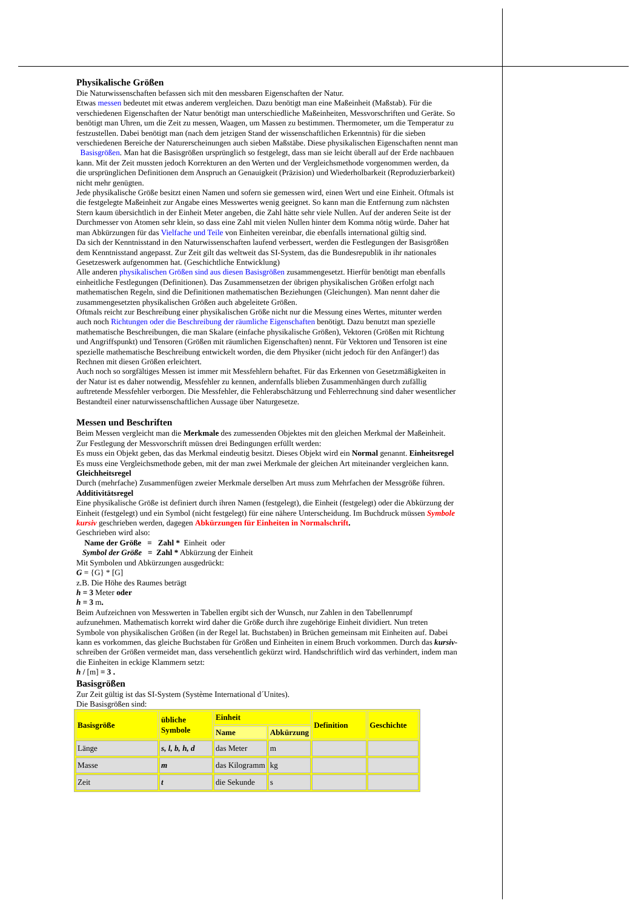Physikalische Größen
Die Naturwissenschaften befassen sich mit den messbaren Eigenschaften der Natur.
Etwas messen bedeutet mit etwas anderem vergleichen. Dazu benötigt man eine Maßeinheit (Maßstab). Für die verschiedenen Eigenschaften der Natur benötigt man unterschiedliche Maßeinheiten, Messvorschriften und Geräte. So benötigt man Uhren, um die Zeit zu messen, Waagen, um Massen zu bestimmen. Thermometer, um die Temperatur zu festzustellen. Dabei benötigt man (nach dem jetzigen Stand der wissenschaftlichen Erkenntnis) für die sieben verschiedenen Bereiche der Naturerscheinungen auch sieben Maßstäbe. Diese physikalischen Eigenschaften nennt man Basisgrößen. Man hat die Basisgrößen ursprünglich so festgelegt, dass man sie leicht überall auf der Erde nachbauen kann. Mit der Zeit mussten jedoch Korrekturen an den Werten und der Vergleichsmethode vorgenommen werden, da die ursprünglichen Definitionen dem Anspruch an Genauigkeit (Präzision) und Wiederholbarkeit (Reproduzierbarkeit) nicht mehr genügten.
Jede physikalische Größe besitzt einen Namen und sofern sie gemessen wird, einen Wert und eine Einheit. Oftmals ist die festgelegte Maßeinheit zur Angabe eines Messwertes wenig geeignet. So kann man die Entfernung zum nächsten Stern kaum übersichtlich in der Einheit Meter angeben, die Zahl hätte sehr viele Nullen. Auf der anderen Seite ist der Durchmesser von Atomen sehr klein, so dass eine Zahl mit vielen Nullen hinter dem Komma nötig würde. Daher hat man Abkürzungen für das Vielfache und Teile von Einheiten vereinbar, die ebenfalls international gültig sind.
Da sich der Kenntnisstand in den Naturwissenschaften laufend verbessert, werden die Festlegungen der Basisgrößen dem Kenntnisstand angepasst. Zur Zeit gilt das weltweit das SI-System, das die Bundesrepublik in ihr nationales Gesetzeswerk aufgenommen hat. (Geschichtliche Entwicklung)
Alle anderen physikalischen Größen sind aus diesen Basisgrößen zusammengesetzt. Hierfür benötigt man ebenfalls einheitliche Festlegungen (Definitionen). Das Zusammensetzen der übrigen physikalischen Größen erfolgt nach mathematischen Regeln, sind die Definitionen mathematischen Beziehungen (Gleichungen). Man nennt daher die zusammengesetzten physikalischen Größen auch abgeleitete Größen.
Oftmals reicht zur Beschreibung einer physikalischen Größe nicht nur die Messung eines Wertes, mitunter werden auch noch Richtungen oder die Beschreibung der räumliche Eigenschaften benötigt. Dazu benutzt man spezielle mathematische Beschreibungen, die man Skalare (einfache physikalische Größen), Vektoren (Größen mit Richtung und Angriffspunkt) und Tensoren (Größen mit räumlichen Eigenschaften) nennt. Für Vektoren und Tensoren ist eine spezielle mathematische Beschreibung entwickelt worden, die dem Physiker (nicht jedoch für den Anfänger!) das Rechnen mit diesen Größen erleichtert.
Auch noch so sorgfältiges Messen ist immer mit Messfehlern behaftet. Für das Erkennen von Gesetzmäßigkeiten in der Natur ist es daher notwendig, Messfehler zu kennen, andernfalls blieben Zusammenhängen durch zufällig auftretende Messfehler verborgen. Die Messfehler, die Fehlerabschätzung und Fehlerrechnung sind daher wesentlicher Bestandteil einer naturwissenschaftlichen Aussage über Naturgesetze.
Messen und Beschriften
Beim Messen vergleicht man die Merkmale des zumessenden Objektes mit den gleichen Merkmal der Maßeinheit. Zur Festlegung der Messvorschrift müssen drei Bedingungen erfüllt werden:
Es muss ein Objekt geben, das das Merkmal eindeutig besitzt. Dieses Objekt wird ein Normal genannt. Einheitsregel
Es muss eine Vergleichsmethode geben, mit der man zwei Merkmale der gleichen Art miteinander vergleichen kann. Gleichheitsregel
Durch (mehrfache) Zusammenfügen zweier Merkmale derselben Art muss zum Mehrfachen der Messgröße führen. Additivitätsregel
Eine physikalische Größe ist definiert durch ihren Namen (festgelegt), die Einheit (festgelegt) oder die Abkürzung der Einheit (festgelegt) und ein Symbol (nicht festgelegt) für eine nähere Unterscheidung. Im Buchdruck müssen Symbole kursiv geschrieben werden, dagegen Abkürzungen für Einheiten in Normalschrift.
Geschrieben wird also:
Name der Größe = Zahl * Einheit oder
Symbol der Größe = Zahl * Abkürzung der Einheit
Mit Symbolen und Abkürzungen ausgedrückt:
G = {G} * [G]
z.B. Die Höhe des Raumes beträgt
h = 3 Meter oder
h = 3 m.
Beim Aufzeichnen von Messwerten in Tabellen ergibt sich der Wunsch, nur Zahlen in den Tabellenrumpf aufzunehmen. Mathematisch korrekt wird daher die Größe durch ihre zugehörige Einheit dividiert. Nun treten Symbole von physikalischen Größen (in der Regel lat. Buchstaben) in Brüchen gemeinsam mit Einheiten auf. Dabei kann es vorkommen, das gleiche Buchstaben für Größen und Einheiten in einem Bruch vorkommen. Durch das kursiv-schreiben der Größen vermeidet man, dass versehentlich gekürzt wird. Handschriftlich wird das verhindert, indem man die Einheiten in eckige Klammern setzt:
h / [m] = 3 .
Basisgrößen
Zur Zeit gültig ist das SI-System (Système International d´Unites).
Die Basisgrößen sind:
| Basisgröße | übliche Symbole | Einheit | | Definition | Geschichte |
| --- | --- | --- | --- | --- | --- |
| | | Name | Abkürzung | | |
| Länge | s, l, b, h, d | das Meter | m | | |
| Masse | m | das Kilogramm | kg | | |
| Zeit | t | die Sekunde | s | | |